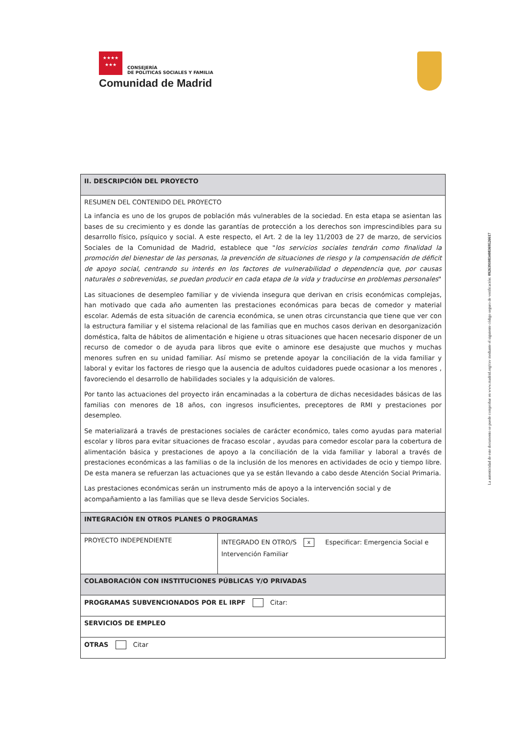★★★★
★★★
CONSEJERÍA
DE POLITICAS SOCIALES Y FAMILIA
Comunidad de Madrid
| II. DESCRIPCIÓN DEL PROYECTO | |
| --- | --- |
| RESUMEN DEL CONTENIDO DEL PROYECTO La infancia es uno de los grupos de población más vulnerables de la sociedad. En esta etapa se asientan las bases de su crecimiento y es donde las garantías de protección a los derechos son imprescindibles para su desarrollo físico, psíquico y social. A este respecto, el Art. 2 de la ley 11/2003 de 27 de marzo, de servicios Sociales de la Comunidad de Madrid, establece que " los servicios sociales tendrán como finalidad la promoción del bienestar de las personas, la prevención de situaciones de riesgo y la compensación de déficit de apoyo social, centrando su interés en los factores de vulnerabilidad o dependencia que, por causas naturales o sobrevenidas, se puedan producir en cada etapa de la vida y traducirse en problemas personales " Las situaciones de desempleo familiar y de vivienda insegura que derivan en crisis económicas complejas, han motivado que cada año aumenten las prestaciones económicas para becas de comedor y material escolar. Además de esta situación de carencia económica, se unen otras circunstancia que tiene que ver con la estructura familiar y el sistema relacional de las familias que en muchos casos derivan en desorganización doméstica, falta de hábitos de alimentación e higiene u otras situaciones que hacen necesario disponer de un recurso de comedor o de ayuda para libros que evite o aminore ese desajuste que muchos y muchas menores sufren en su unidad familiar. Así mismo se pretende apoyar la conciliación de la vida familiar y laboral y evitar los factores de riesgo que la ausencia de adultos cuidadores puede ocasionar a los menores , favoreciendo el desarrollo de habilidades sociales y la adquisición de valores. Por tanto las actuaciones del proyecto irán encaminadas a la cobertura de dichas necesidades básicas de las familias con menores de 18 años, con ingresos insuficientes, preceptores de RMI y prestaciones por desempleo. Se materializará a través de prestaciones sociales de carácter económico, tales como ayudas para material escolar y libros para evitar situaciones de fracaso escolar , ayudas para comedor escolar para la cobertura de alimentación básica y prestaciones de apoyo a la conciliación de la vida familiar y laboral a través de prestaciones económicas a las familias o de la inclusión de los menores en actividades de ocio y tiempo libre. De esta manera se refuerzan las actuaciones que ya se están llevando a cabo desde Atención Social Primaria. Las prestaciones económicas serán un instrumento más de apoyo a la intervención social y de acompañamiento a las familias que se lleva desde Servicios Sociales. | |
| INTEGRACIÓN EN OTROS PLANES O PROGRAMAS | |
| PROYECTO INDEPENDIENTE | INTEGRADO EN OTRO/S x Especificar: Emergencia Social e Intervención Familiar |
| COLABORACIÓN CON INSTITUCIONES PÚBLICAS Y/O PRIVADAS | |
| PROGRAMAS SUBVENCIONADOS POR EL IRPF Citar: | |
| SERVICIOS DE EMPLEO | |
| OTRAS Citar | |
La autenticidad de este documento se puede comprobar en www.madrid.org/csv mediante el siguiente código seguro de verificación: 0926391083408369526617